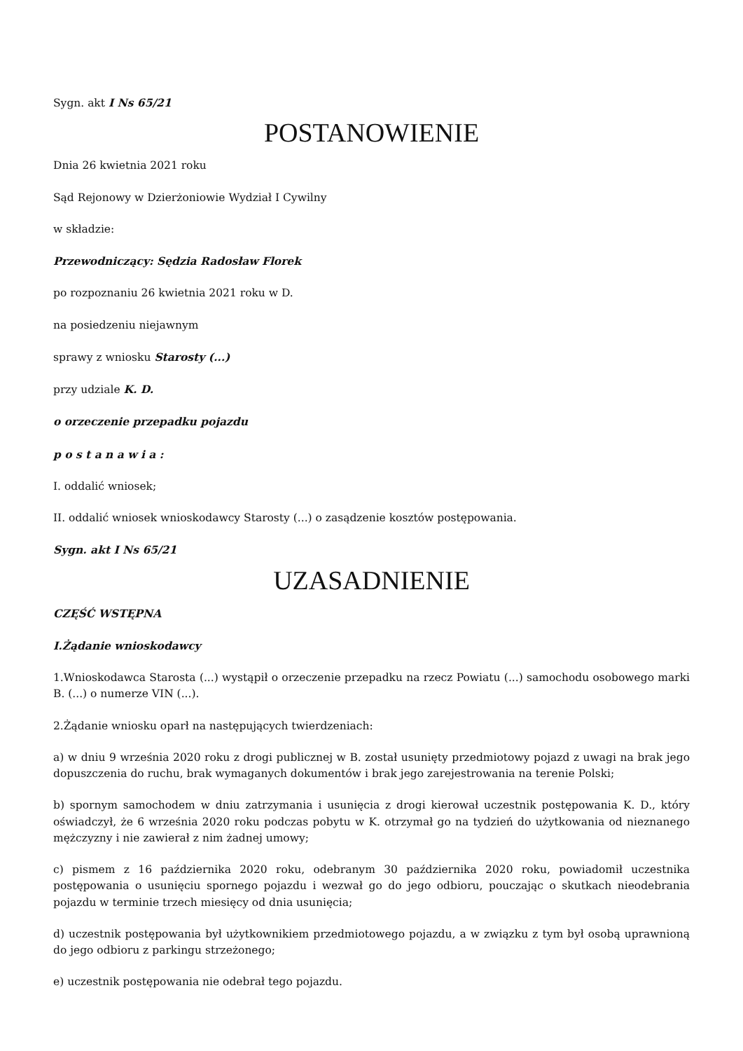Sygn. akt I Ns 65/21
POSTANOWIENIE
Dnia 26 kwietnia 2021 roku
Sąd Rejonowy w Dzierżoniowie Wydział I Cywilny
w składzie:
Przewodniczący: Sędzia Radosław Florek
po rozpoznaniu 26 kwietnia 2021 roku w D.
na posiedzeniu niejawnym
sprawy z wniosku Starosty (...)
przy udziale K. D.
o orzeczenie przepadku pojazdu
p o s t a n a w i a :
I. oddalić wniosek;
II. oddalić wniosek wnioskodawcy Starosty (...) o zasądzenie kosztów postępowania.
Sygn. akt I Ns 65/21
UZASADNIENIE
CZĘŚĆ WSTĘPNA
I.Żądanie wnioskodawcy
1.Wnioskodawca Starosta (...) wystąpił o orzeczenie przepadku na rzecz Powiatu (...) samochodu osobowego marki B. (...) o numerze VIN (...).
2.Żądanie wniosku oparł na następujących twierdzeniach:
a) w dniu 9 września 2020 roku z drogi publicznej w B. został usunięty przedmiotowy pojazd z uwagi na brak jego dopuszczenia do ruchu, brak wymaganych dokumentów i brak jego zarejestrowania na terenie Polski;
b) spornym samochodem w dniu zatrzymania i usunięcia z drogi kierował uczestnik postępowania K. D., który oświadczył, że 6 września 2020 roku podczas pobytu w K. otrzymał go na tydzień do użytkowania od nieznanego mężczyzny i nie zawierał z nim żadnej umowy;
c) pismem z 16 października 2020 roku, odebranym 30 października 2020 roku, powiadomił uczestnika postępowania o usunięciu spornego pojazdu i wezwał go do jego odbioru, pouczając o skutkach nieodebrania pojazdu w terminie trzech miesięcy od dnia usunięcia;
d) uczestnik postępowania był użytkownikiem przedmiotowego pojazdu, a w związku z tym był osobą uprawnioną do jego odbioru z parkingu strzeżonego;
e) uczestnik postępowania nie odebrał tego pojazdu.